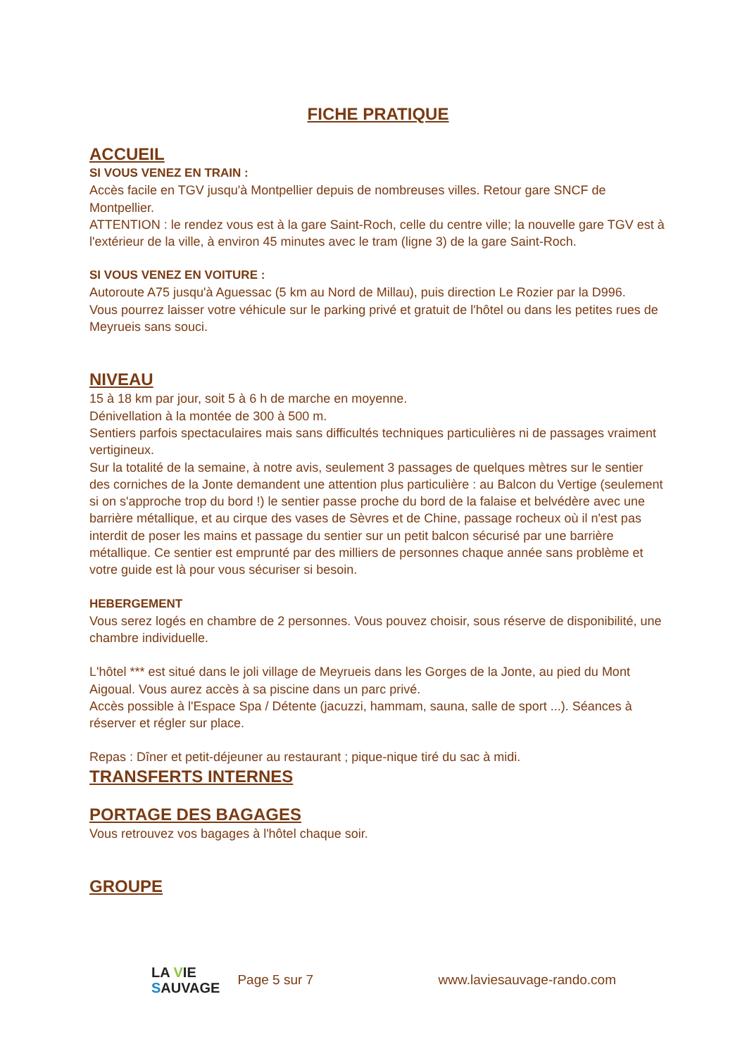FICHE PRATIQUE
ACCUEIL
SI VOUS VENEZ EN TRAIN :
Accès facile en TGV jusqu'à Montpellier depuis de nombreuses villes. Retour gare SNCF de Montpellier.
ATTENTION : le rendez vous est à la gare Saint-Roch, celle du centre ville; la nouvelle gare TGV est à l'extérieur de la ville, à environ 45 minutes avec le tram (ligne 3) de la gare Saint-Roch.
SI VOUS VENEZ EN VOITURE :
Autoroute A75 jusqu'à Aguessac (5 km au Nord de Millau), puis direction Le Rozier par la D996.
Vous pourrez laisser votre véhicule sur le parking privé et gratuit de l'hôtel ou dans les petites rues de Meyrueis sans souci.
NIVEAU
15 à 18 km par jour, soit 5 à 6 h de marche en moyenne.
Dénivellation à la montée de 300 à 500 m.
Sentiers parfois spectaculaires mais sans difficultés techniques particulières ni de passages vraiment vertigineux.
Sur la totalité de la semaine, à notre avis, seulement 3 passages de quelques mètres sur le sentier des corniches de la Jonte demandent une attention plus particulière : au Balcon du Vertige (seulement si on s'approche trop du bord !) le sentier passe proche du bord de la falaise et belvédère avec une barrière métallique, et au cirque des vases de Sèvres et de Chine, passage rocheux où il n'est pas interdit de poser les mains et passage du sentier sur un petit balcon sécurisé par une barrière métallique. Ce sentier est emprunté par des milliers de personnes chaque année sans problème et votre guide est là pour vous sécuriser si besoin.
HEBERGEMENT
Vous serez logés en chambre de 2 personnes. Vous pouvez choisir, sous réserve de disponibilité, une chambre individuelle.
L'hôtel *** est situé dans le joli village de Meyrueis dans les Gorges de la Jonte, au pied du Mont Aigoual. Vous aurez accès à sa piscine dans un parc privé.
Accès possible à l'Espace Spa / Détente (jacuzzi, hammam, sauna, salle de sport ...). Séances à réserver et régler sur place.
Repas : Dîner et petit-déjeuner au restaurant ; pique-nique tiré du sac à midi.
TRANSFERTS INTERNES
PORTAGE DES BAGAGES
Vous retrouvez vos bagages à l'hôtel chaque soir.
GROUPE
LA VIE
SAUVAGE
Page 5 sur 7 www.laviesauvage-rando.com